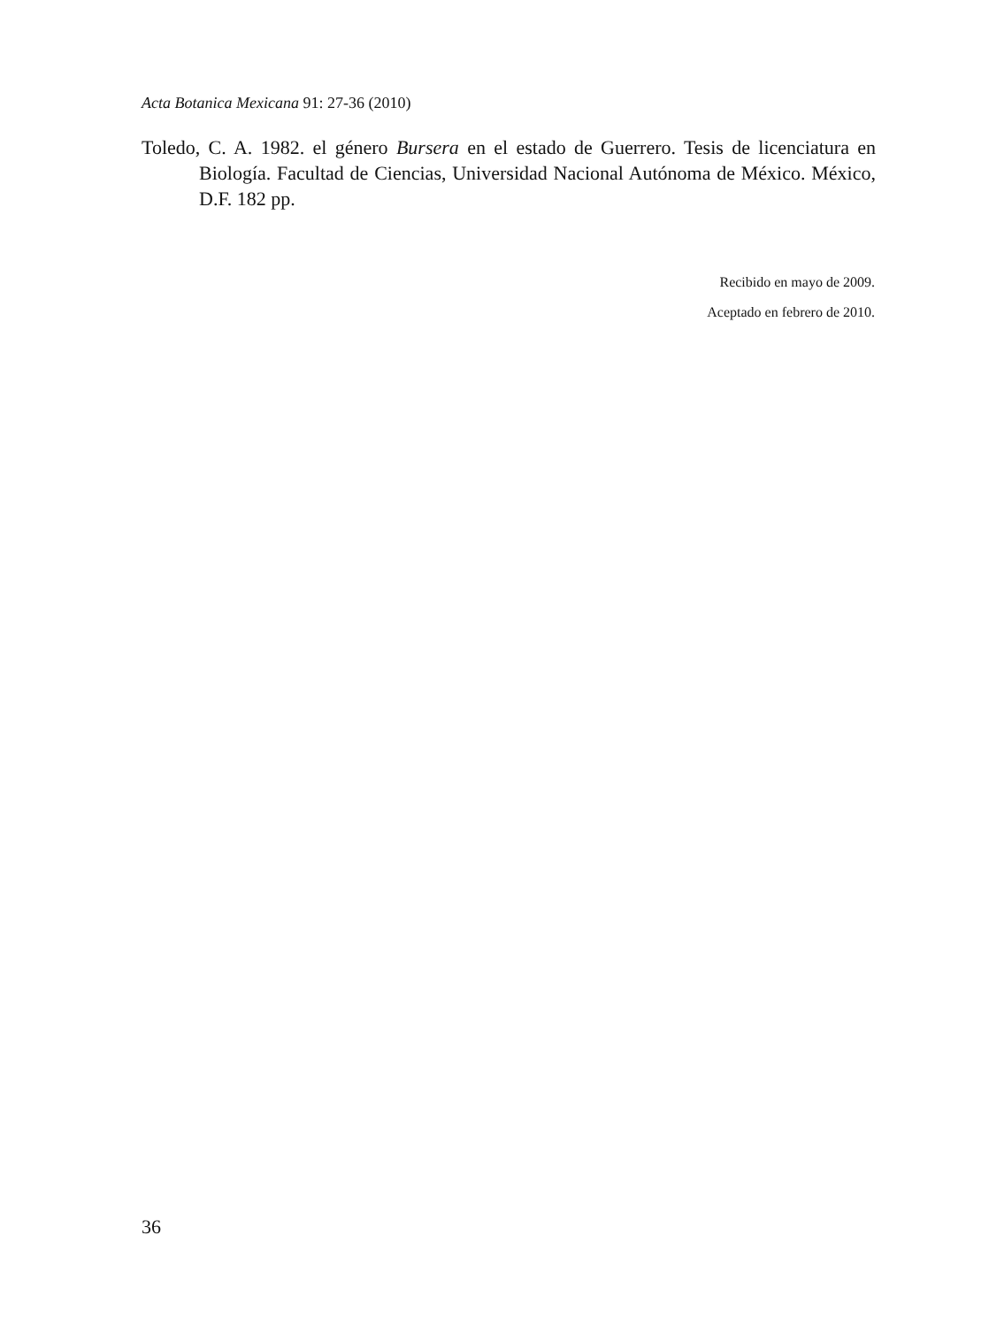Acta Botanica Mexicana 91: 27-36 (2010)
Toledo, C. A. 1982. el género Bursera en el estado de Guerrero. Tesis de licenciatura en Biología. Facultad de Ciencias, Universidad Nacional Autónoma de México. México, D.F. 182 pp.
Recibido en mayo de 2009.
Aceptado en febrero de 2010.
36